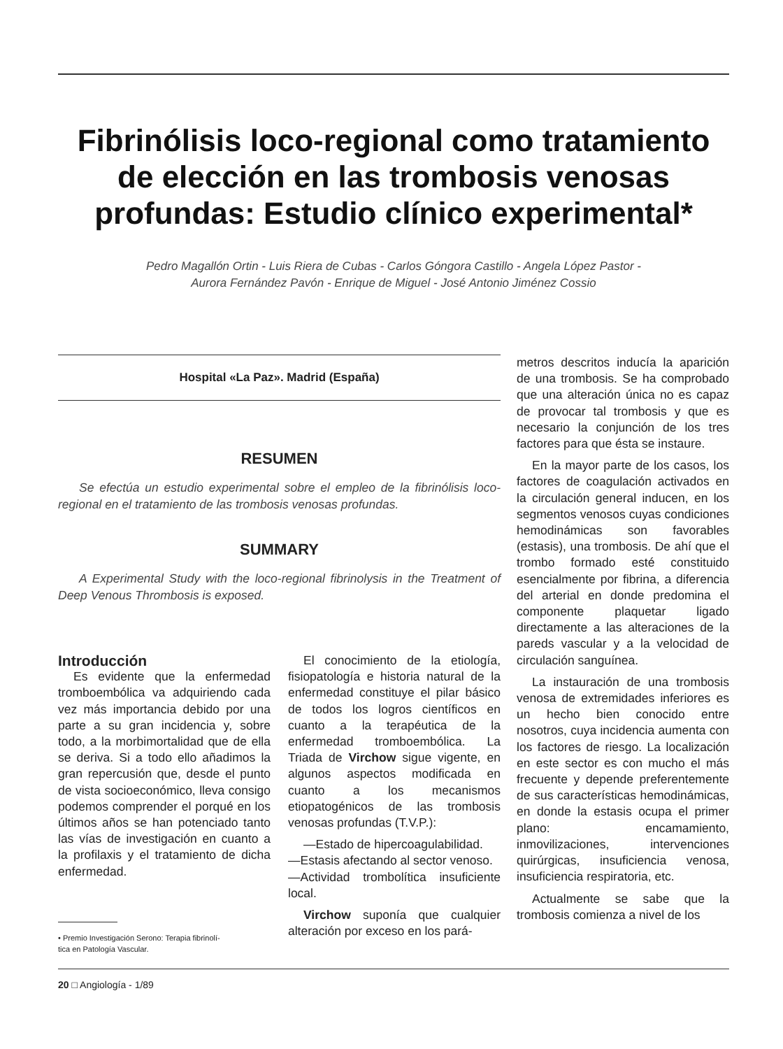Fibrinólisis loco-regional como tratamiento de elección en las trombosis venosas profundas: Estudio clínico experimental*
Pedro Magallón Ortin - Luis Riera de Cubas - Carlos Góngora Castillo - Angela López Pastor -
Aurora Fernández Pavón - Enrique de Miguel - José Antonio Jiménez Cossio
Hospital «La Paz». Madrid (España)
RESUMEN
Se efectúa un estudio experimental sobre el empleo de la fibrinólisis loco-regional en el tratamiento de las trombosis venosas profundas.
SUMMARY
A Experimental Study with the loco-regional fibrinolysis in the Treatment of Deep Venous Thrombosis is exposed.
Introducción
Es evidente que la enfermedad tromboembólica va adquiriendo cada vez más importancia debido por una parte a su gran incidencia y, sobre todo, a la morbimortalidad que de ella se deriva. Si a todo ello añadimos la gran repercusión que, desde el punto de vista socioeconómico, lleva consigo podemos comprender el porqué en los últimos años se han potenciado tanto las vías de investigación en cuanto a la profilaxis y el tratamiento de dicha enfermedad.
• Premio Investigación Serono: Terapia fibrinolí-
tica en Patología Vascular.
El conocimiento de la etiología, fisiopatología e historia natural de la enfermedad constituye el pilar básico de todos los logros científicos en cuanto a la terapéutica de la enfermedad tromboembólica. La Triada de Virchow sigue vigente, en algunos aspectos modificada en cuanto a los mecanismos etiopatogénicos de las trombosis venosas profundas (T.V.P.):
—Estado de hipercoagulabilidad.
—Estasis afectando al sector venoso.
—Actividad trombolítica insuficiente local.
Virchow suponía que cualquier alteración por exceso en los pará-
metros descritos inducía la aparición de una trombosis. Se ha comprobado que una alteración única no es capaz de provocar tal trombosis y que es necesario la conjunción de los tres factores para que ésta se instaure.
En la mayor parte de los casos, los factores de coagulación activados en la circulación general inducen, en los segmentos venosos cuyas condiciones hemodinámicas son favorables (estasis), una trombosis. De ahí que el trombo formado esté constituido esencialmente por fibrina, a diferencia del arterial en donde predomina el componente plaquetar ligado directamente a las alteraciones de la pareds vascular y a la velocidad de circulación sanguínea.
La instauración de una trombosis venosa de extremidades inferiores es un hecho bien conocido entre nosotros, cuya incidencia aumenta con los factores de riesgo. La localización en este sector es con mucho el más frecuente y depende preferentemente de sus características hemodinámicas, en donde la estasis ocupa el primer plano: encamamiento, inmovilizaciones, intervenciones quirúrgicas, insuficiencia venosa, insuficiencia respiratoria, etc.
Actualmente se sabe que la trombosis comienza a nivel de los
20 □ Angiología - 1/89